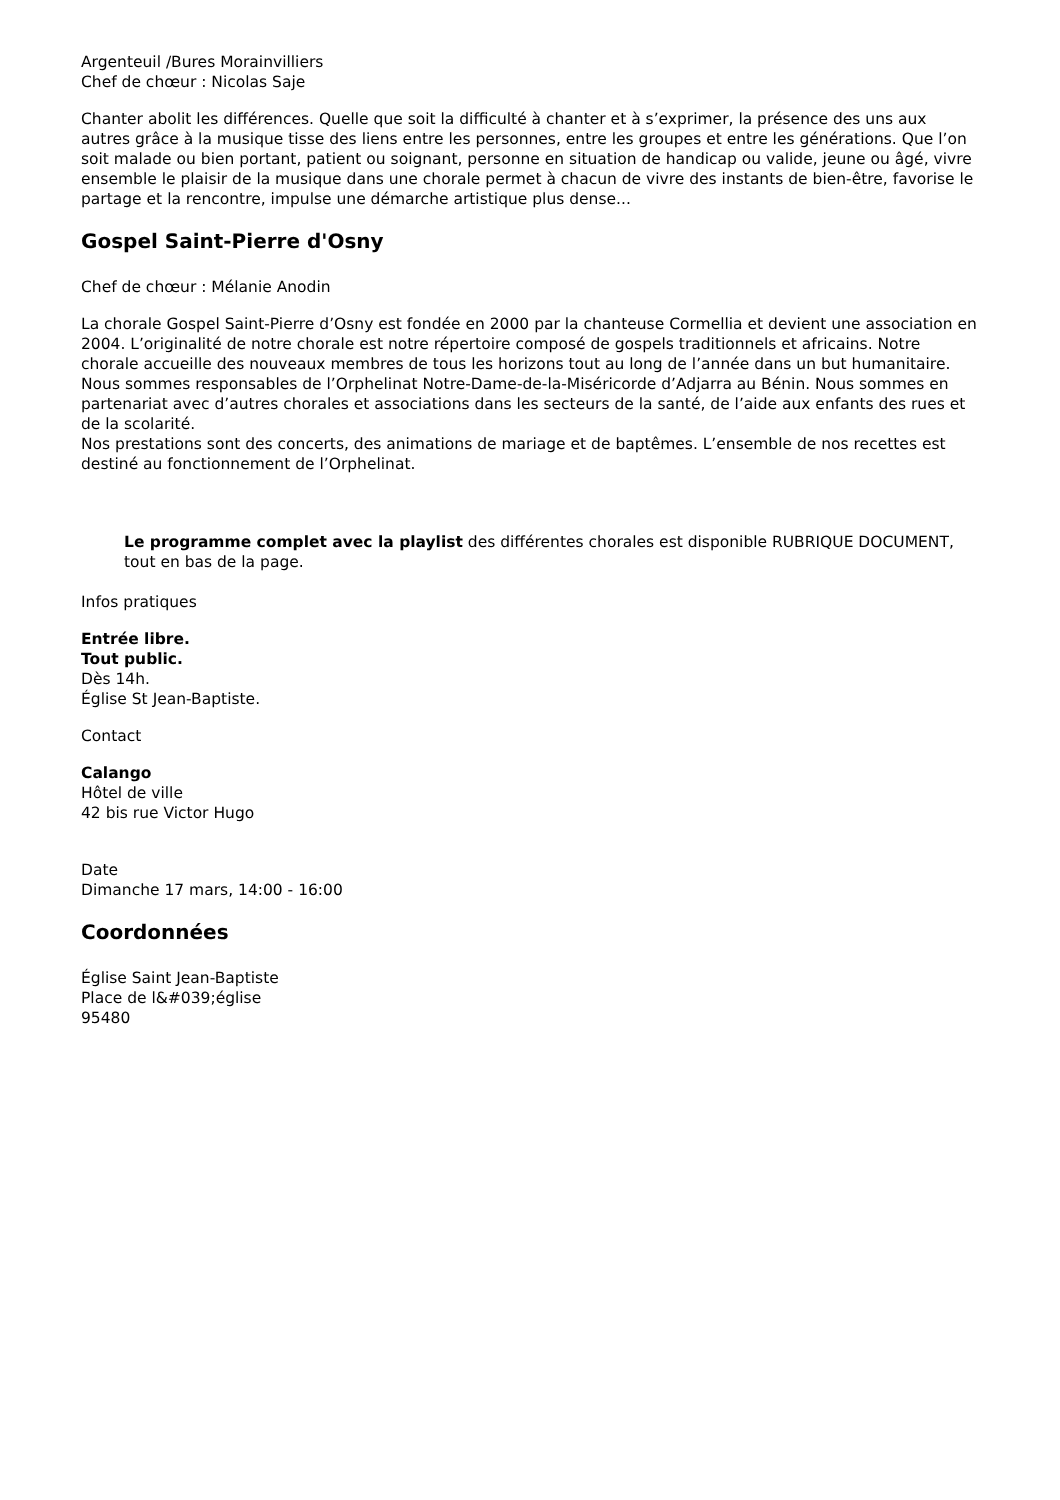Argenteuil /Bures Morainvilliers
Chef de chœur : Nicolas Saje
Chanter abolit les différences. Quelle que soit la difficulté à chanter et à s’exprimer, la présence des uns aux autres grâce à la musique tisse des liens entre les personnes, entre les groupes et entre les générations. Que l’on soit malade ou bien portant, patient ou soignant, personne en situation de handicap ou valide, jeune ou âgé, vivre ensemble le plaisir de la musique dans une chorale permet à chacun de vivre des instants de bien-être, favorise le partage et la rencontre, impulse une démarche artistique plus dense...
Gospel Saint-Pierre d'Osny
Chef de chœur : Mélanie Anodin
La chorale Gospel Saint-Pierre d’Osny est fondée en 2000 par la chanteuse Cormellia et devient une association en 2004. L’originalité de notre chorale est notre répertoire composé de gospels traditionnels et africains. Notre chorale accueille des nouveaux membres de tous les horizons tout au long de l’année dans un but humanitaire.
Nous sommes responsables de l’Orphelinat Notre-Dame-de-la-Miséricorde d’Adjarra au Bénin. Nous sommes en partenariat avec d’autres chorales et associations dans les secteurs de la santé, de l’aide aux enfants des rues et de la scolarité.
Nos prestations sont des concerts, des animations de mariage et de baptêmes. L’ensemble de nos recettes est destiné au fonctionnement de l’Orphelinat.
Le programme complet avec la playlist des différentes chorales est disponible RUBRIQUE DOCUMENT, tout en bas de la page.
Infos pratiques
Entrée libre.
Tout public.
Dès 14h.
Église St Jean-Baptiste.
Contact
Calango
Hôtel de ville
42 bis rue Victor Hugo
Date
Dimanche 17 mars, 14:00 - 16:00
Coordonnées
Église Saint Jean-Baptiste
Place de l&#039;église
95480